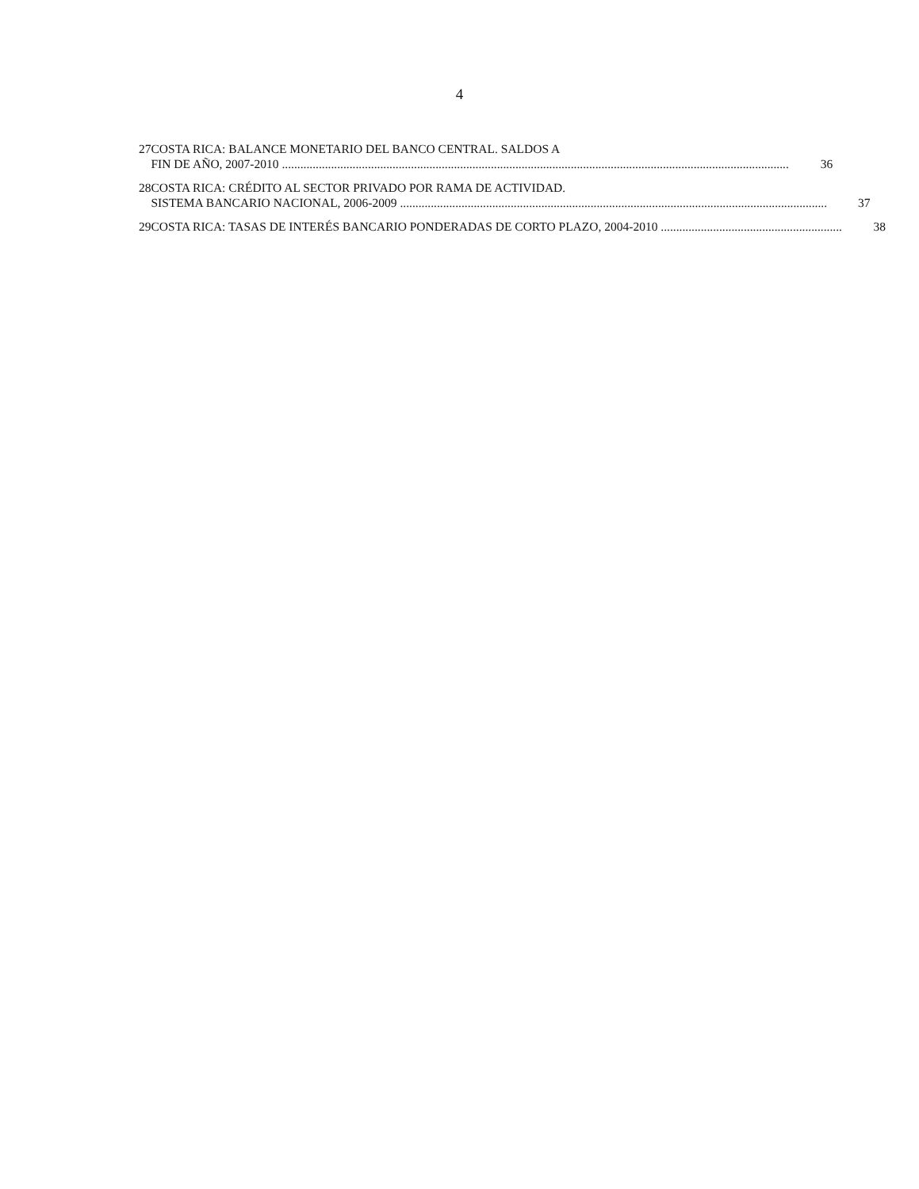4
27 COSTA RICA: BALANCE MONETARIO DEL BANCO CENTRAL. SALDOS A
FIN DE AÑO, 2007-2010 36
28 COSTA RICA: CRÉDITO AL SECTOR PRIVADO POR RAMA DE ACTIVIDAD.
SISTEMA BANCARIO NACIONAL, 2006-2009 37
29 COSTA RICA: TASAS DE INTERÉS BANCARIO PONDERADAS DE CORTO PLAZO, 2004-2010 38